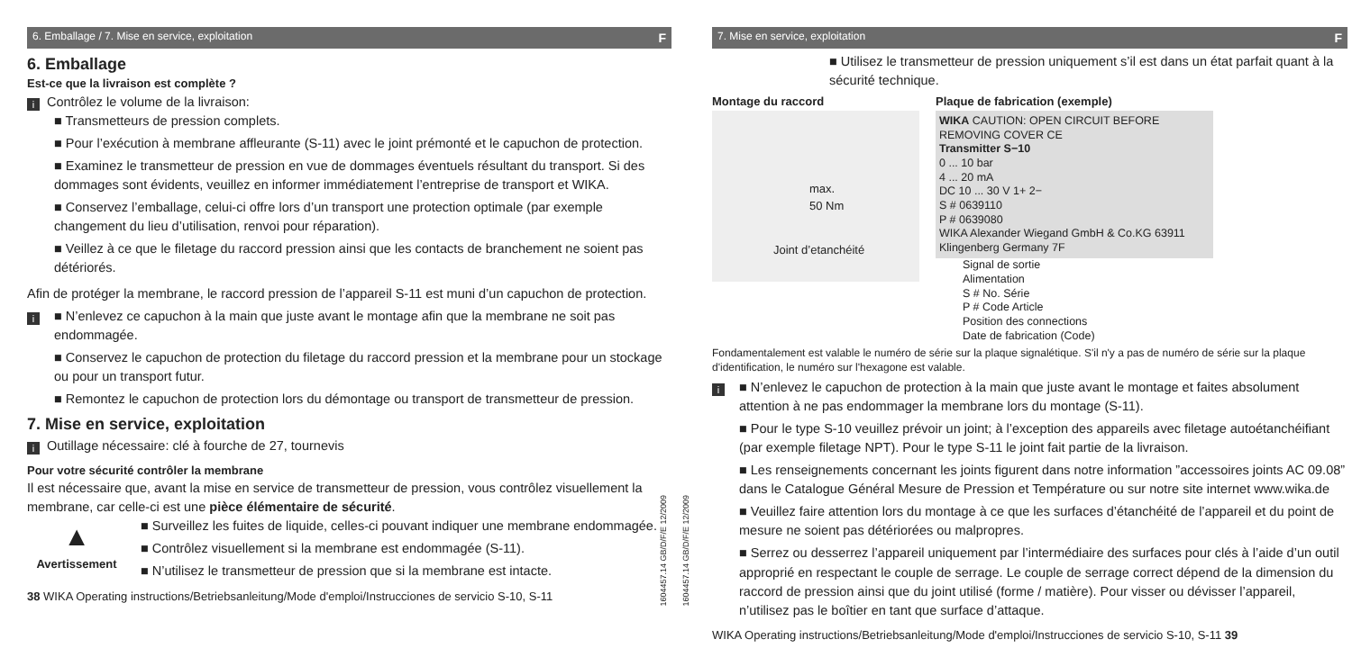6. Emballage / 7. Mise en service, exploitation F
6. Emballage
Est-ce que la livraison est complète ?
i
Contrôlez le volume de la livraison:
■ Transmetteurs de pression complets.
■ Pour l’exécution à membrane affleurante (S-11) avec le joint prémonté et le capuchon de protection.
■ Examinez le transmetteur de pression en vue de dommages éventuels résultant du transport. Si des dommages sont évidents, veuillez en informer immédiatement l’entreprise de transport et WIKA.
■ Conservez l’emballage, celui-ci offre lors d’un transport une protection optimale (par exemple changement du lieu d’utilisation, renvoi pour réparation).
■ Veillez à ce que le filetage du raccord pression ainsi que les contacts de branchement ne soient pas détériorés.
Afin de protéger la membrane, le raccord pression de l’appareil S-11 est muni d’un capuchon de protection.
i
■ N’enlevez ce capuchon à la main que juste avant le montage afin que la membrane ne soit pas endommagée.
■ Conservez le capuchon de protection du filetage du raccord pression et la membrane pour un stockage ou pour un transport futur.
■ Remontez le capuchon de protection lors du démontage ou transport de transmetteur de pression.
7. Mise en service, exploitation
i
Outillage nécessaire: clé à fourche de 27, tournevis
Pour votre sécurité contrôler la membrane
Il est nécessaire que, avant la mise en service de transmetteur de pression, vous contrôlez visuellement la membrane, car celle-ci est une pièce élémentaire de sécurité.
▲
Avertissement
■ Surveillez les fuites de liquide, celles-ci pouvant indiquer une membrane endommagée.
■ Contrôlez visuellement si la membrane est endommagée (S-11).
■ N’utilisez le transmetteur de pression que si la membrane est intacte.
38 WIKA Operating instructions/Betriebsanleitung/Mode d'emploi/Instrucciones de servicio S-10, S-11
1604457.14 GB/D/F/E 12/2009
1604457.14 GB/D/F/E 12/2009
7. Mise en service, exploitation F
■ Utilisez le transmetteur de pression uniquement s’il est dans un état parfait quant à la sécurité technique.
Montage du raccord
max.
50 Nm
Joint d’etanchéité
Plaque de fabrication (exemple)
WIKA CAUTION: OPEN CIRCUIT BEFORE REMOVING COVER CE
Transmitter S−10
0 ... 10 bar
4 ... 20 mA
DC 10 ... 30 V 1+ 2−
S # 0639110
P # 0639080
WIKA Alexander Wiegand GmbH & Co.KG 63911 Klingenberg Germany 7F
Signal de sortie
Alimentation
S # No. Série
P # Code Article
Position des connections
Date de fabrication (Code)
Fondamentalement est valable le numéro de série sur la plaque signalétique. S'il n'y a pas de numéro de série sur la plaque d'identification, le numéro sur l'hexagone est valable.
i
■ N’enlevez le capuchon de protection à la main que juste avant le montage et faites absolument attention à ne pas endommager la membrane lors du montage (S-11).
■ Pour le type S-10 veuillez prévoir un joint; à l’exception des appareils avec filetage autoétanchéifiant (par exemple filetage NPT). Pour le type S-11 le joint fait partie de la livraison.
■ Les renseignements concernant les joints figurent dans notre information ”accessoires joints AC 09.08” dans le Catalogue Général Mesure de Pression et Température ou sur notre site internet www.wika.de
■ Veuillez faire attention lors du montage à ce que les surfaces d’étanchéité de l’appareil et du point de mesure ne soient pas détériorées ou malpropres.
■ Serrez ou desserrez l’appareil uniquement par l’intermédiaire des surfaces pour clés à l’aide d’un outil approprié en respectant le couple de serrage. Le couple de serrage correct dépend de la dimension du raccord de pression ainsi que du joint utilisé (forme / matière). Pour visser ou dévisser l’appareil, n’utilisez pas le boîtier en tant que surface d’attaque.
WIKA Operating instructions/Betriebsanleitung/Mode d'emploi/Instrucciones de servicio S-10, S-11 39